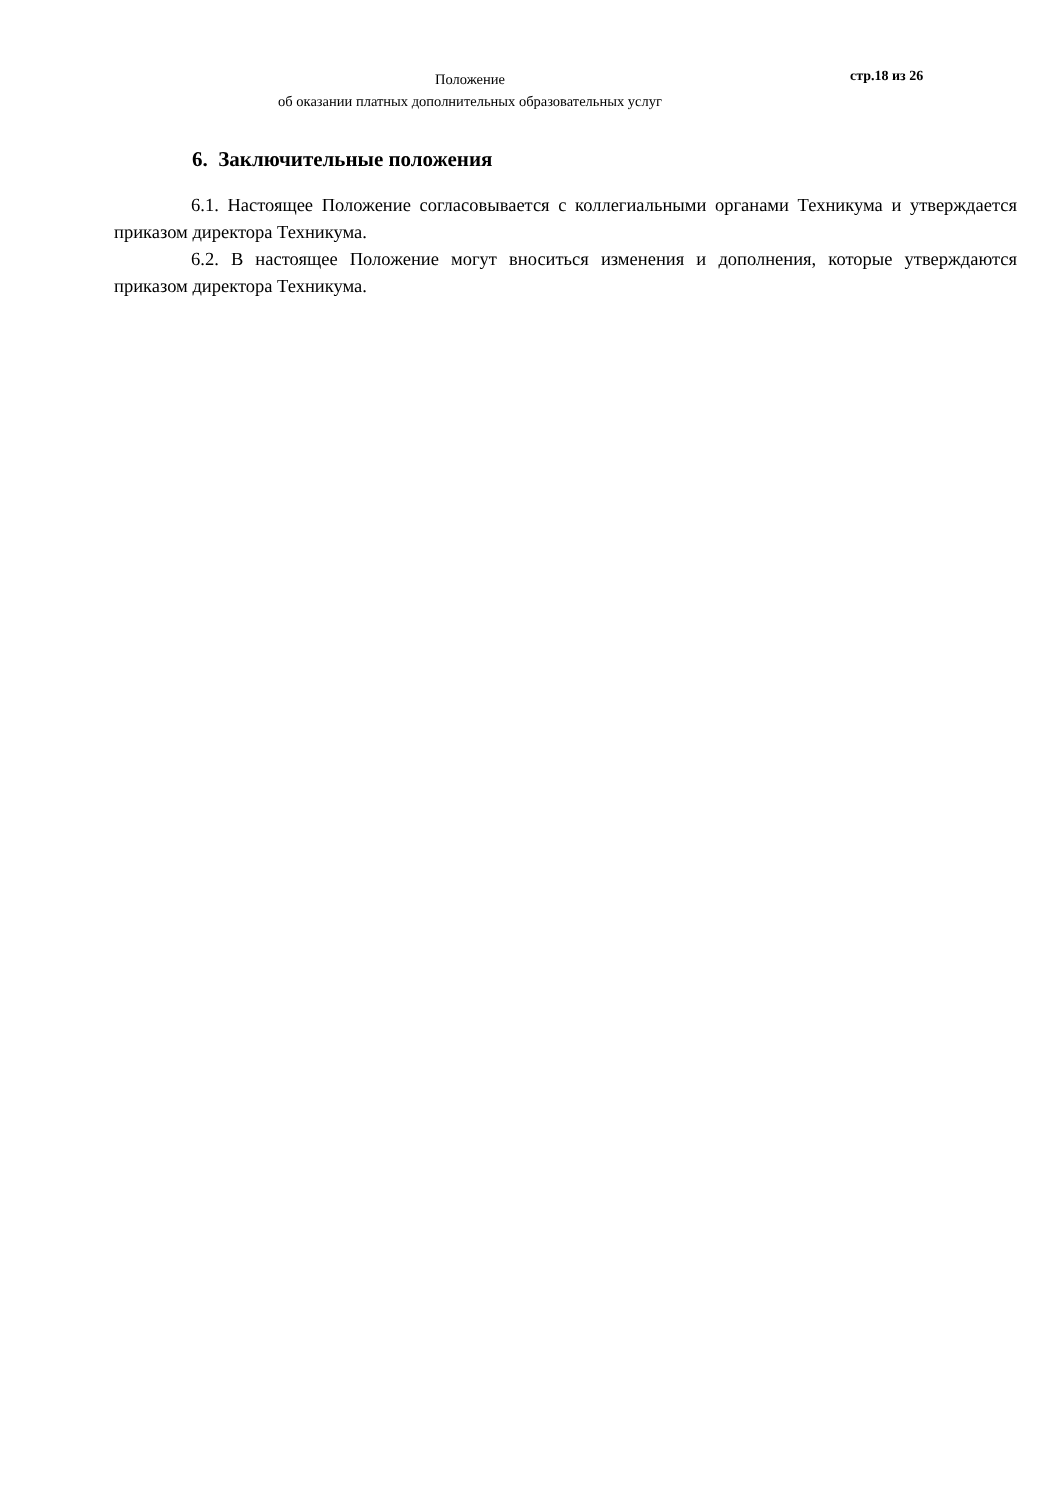Положение
об оказании платных дополнительных образовательных услуг
стр.18 из 26
6. Заключительные положения
6.1. Настоящее Положение согласовывается с коллегиальными органами Техникума и утверждается приказом директора Техникума.
6.2. В настоящее Положение могут вноситься изменения и дополнения, которые утверждаются приказом директора Техникума.